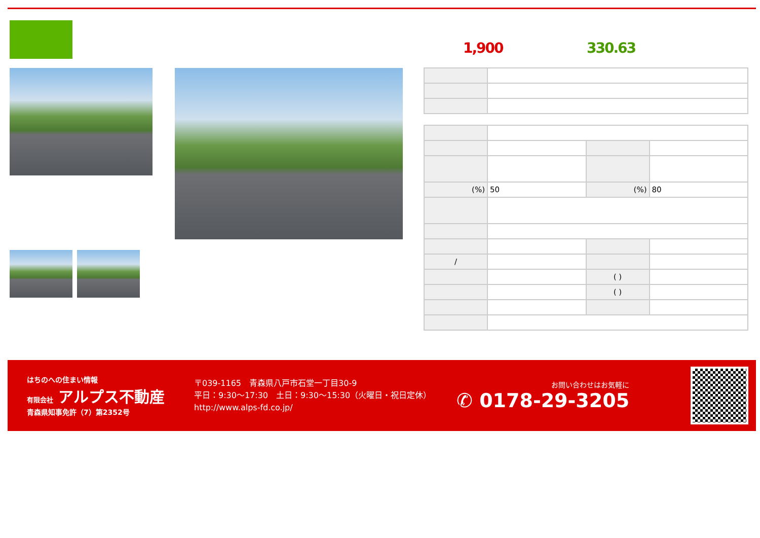1,900 330.63
| (%) | 50 | (%) | 80 |
| / | | | |
| | | ( ) | |
| | | ( ) | |
はちのへの住まい情報
有限会社 アルプス不動産
青森県知事免許（7）第2352号
〒039-1165　青森県八戸市石堂一丁目30-9
平日：9:30～17:30　土日：9:30～15:30（火曜日・祝日定休）
http://www.alps-fd.co.jp/
お問い合わせはお気軽に
✆ 0178-29-3205